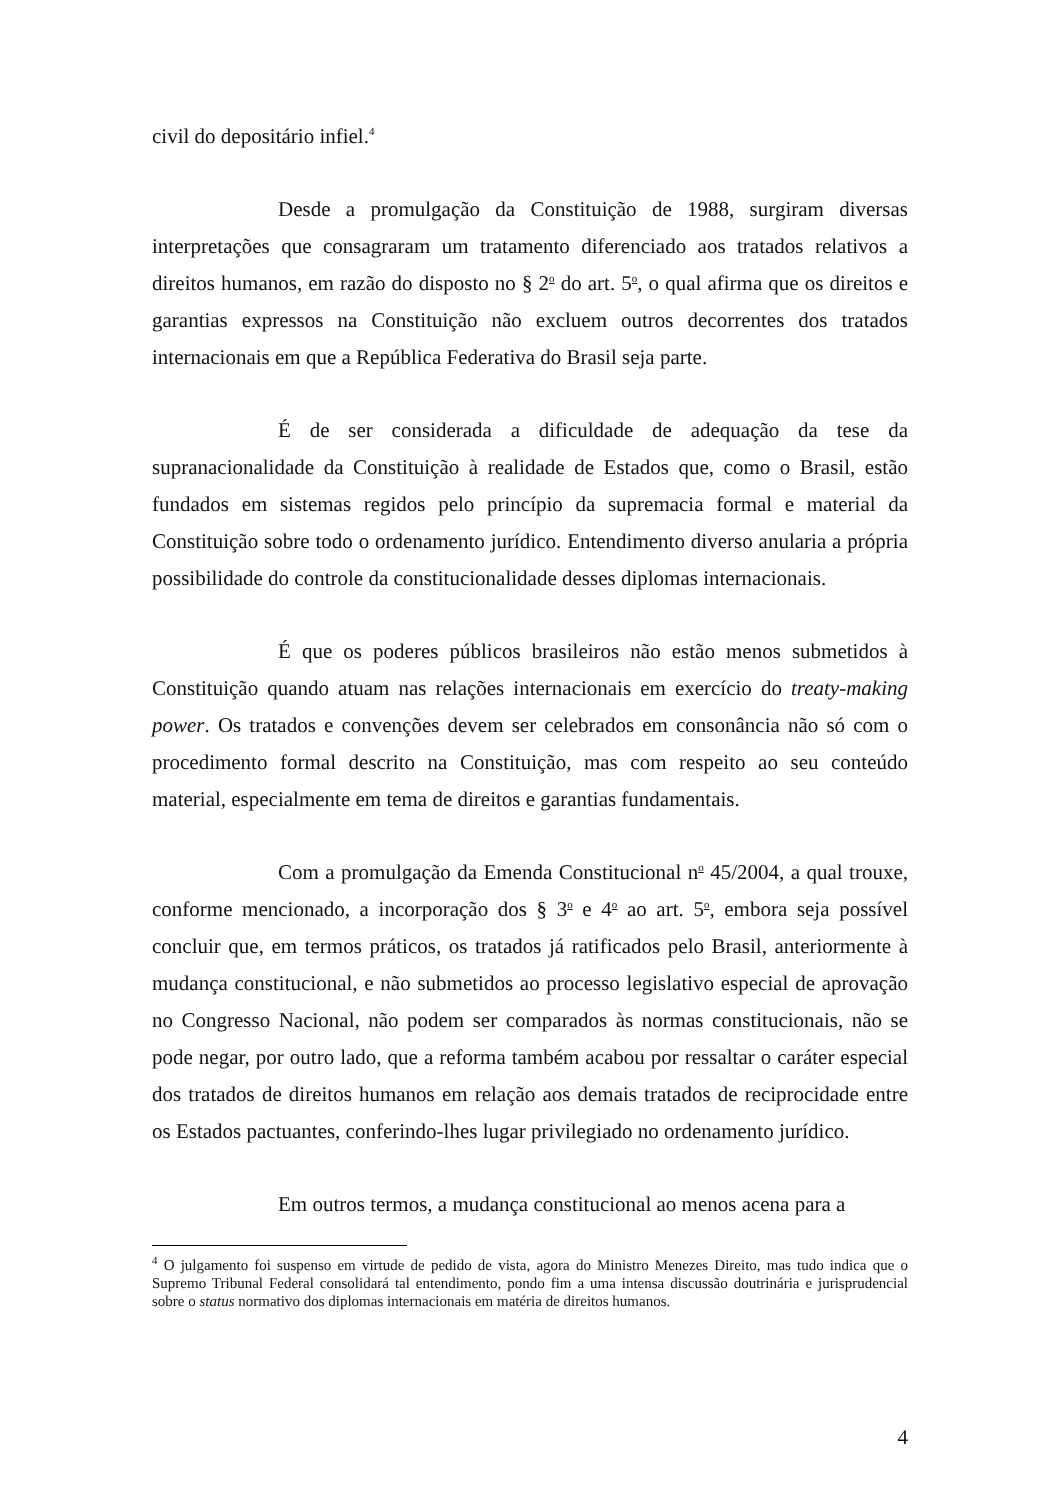civil do depositário infiel.<sup>4</sup>
Desde a promulgação da Constituição de 1988, surgiram diversas interpretações que consagraram um tratamento diferenciado aos tratados relativos a direitos humanos, em razão do disposto no § 2<sup>o</sup> do art. 5<sup>o</sup>, o qual afirma que os direitos e garantias expressos na Constituição não excluem outros decorrentes dos tratados internacionais em que a República Federativa do Brasil seja parte.
É de ser considerada a dificuldade de adequação da tese da supranacionalidade da Constituição à realidade de Estados que, como o Brasil, estão fundados em sistemas regidos pelo princípio da supremacia formal e material da Constituição sobre todo o ordenamento jurídico. Entendimento diverso anularia a própria possibilidade do controle da constitucionalidade desses diplomas internacionais.
É que os poderes públicos brasileiros não estão menos submetidos à Constituição quando atuam nas relações internacionais em exercício do treaty-making power. Os tratados e convenções devem ser celebrados em consonância não só com o procedimento formal descrito na Constituição, mas com respeito ao seu conteúdo material, especialmente em tema de direitos e garantias fundamentais.
Com a promulgação da Emenda Constitucional n<sup>o</sup> 45/2004, a qual trouxe, conforme mencionado, a incorporação dos § 3<sup>o</sup> e 4<sup>o</sup> ao art. 5<sup>o</sup>, embora seja possível concluir que, em termos práticos, os tratados já ratificados pelo Brasil, anteriormente à mudança constitucional, e não submetidos ao processo legislativo especial de aprovação no Congresso Nacional, não podem ser comparados às normas constitucionais, não se pode negar, por outro lado, que a reforma também acabou por ressaltar o caráter especial dos tratados de direitos humanos em relação aos demais tratados de reciprocidade entre os Estados pactuantes, conferindo-lhes lugar privilegiado no ordenamento jurídico.
Em outros termos, a mudança constitucional ao menos acena para a
<sup>4</sup> O julgamento foi suspenso em virtude de pedido de vista, agora do Ministro Menezes Direito, mas tudo indica que o Supremo Tribunal Federal consolidará tal entendimento, pondo fim a uma intensa discussão doutrinária e jurisprudencial sobre o status normativo dos diplomas internacionais em matéria de direitos humanos.
4